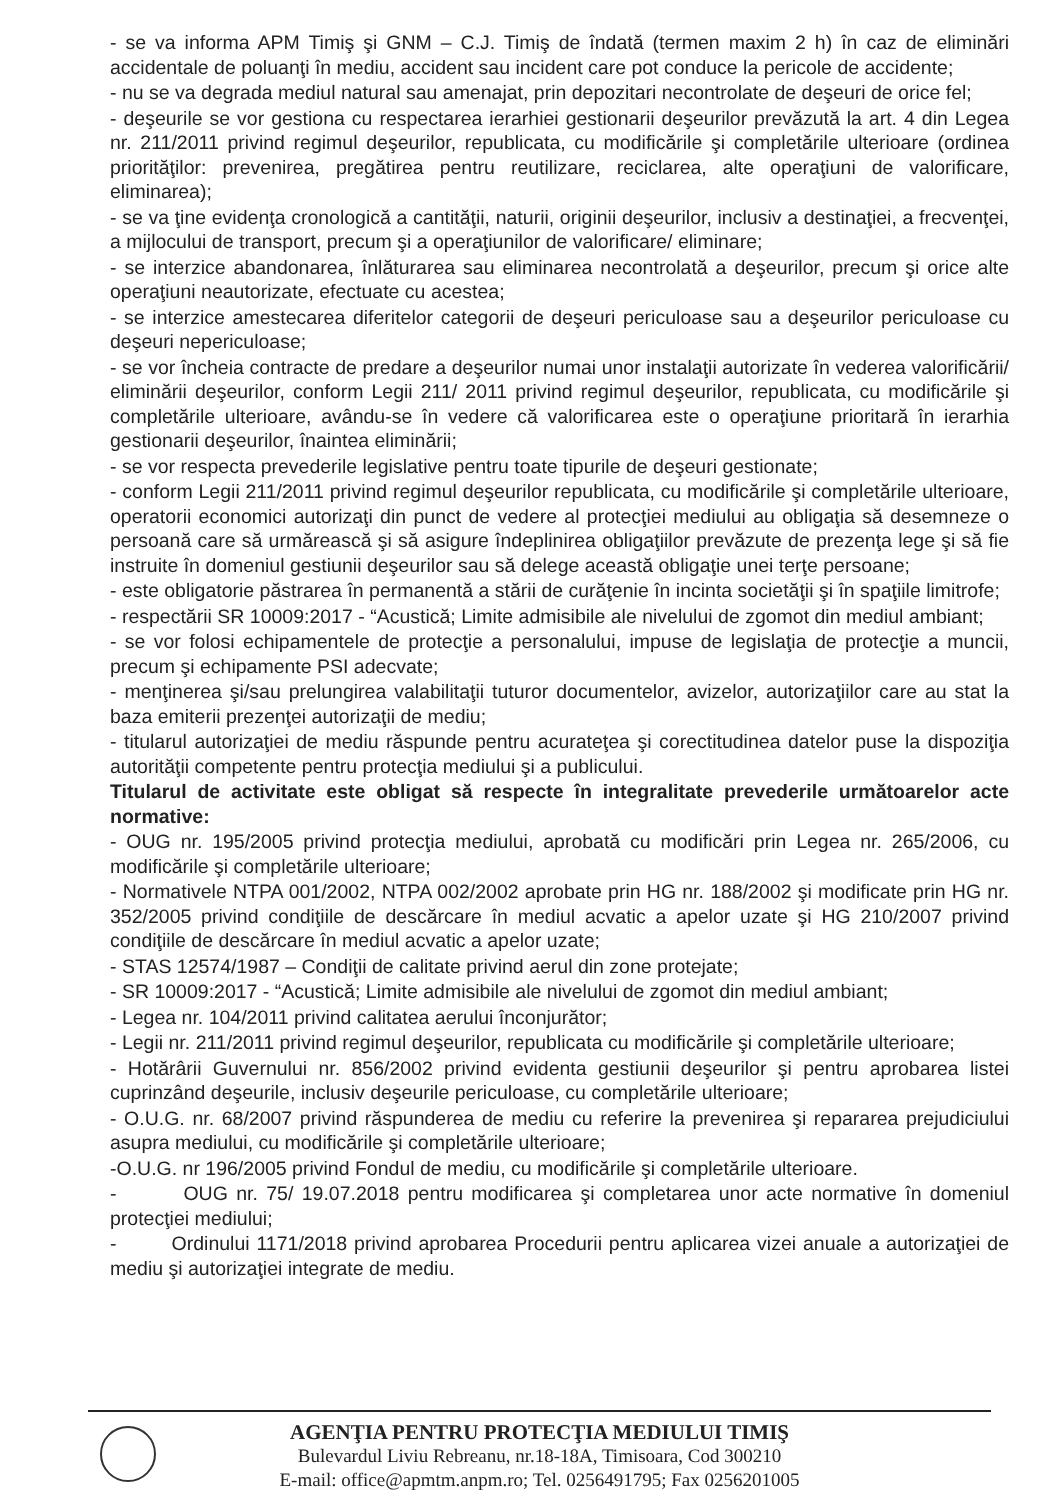- se va informa APM Timiş şi GNM – C.J. Timiş de îndată (termen maxim 2 h) în caz de eliminări accidentale de poluanţi în mediu, accident sau incident care pot conduce la pericole de accidente;
- nu se va degrada mediul natural sau amenajat, prin depozitari necontrolate de deşeuri de orice fel;
- deşeurile se vor gestiona cu respectarea ierarhiei gestionarii deşeurilor prevăzută la art. 4 din Legea nr. 211/2011 privind regimul deşeurilor, republicata, cu modificările şi completările ulterioare (ordinea priorităţilor: prevenirea, pregătirea pentru reutilizare, reciclarea, alte operaţiuni de valorificare, eliminarea);
- se va ţine evidenţa cronologică a cantităţii, naturii, originii deşeurilor, inclusiv a destinaţiei, a frecvenţei, a mijlocului de transport, precum şi a operaţiunilor de valorificare/ eliminare;
- se interzice abandonarea, înlăturarea sau eliminarea necontrolată a deşeurilor, precum şi orice alte operaţiuni neautorizate, efectuate cu acestea;
- se interzice amestecarea diferitelor categorii de deşeuri periculoase sau a deşeurilor periculoase cu deşeuri nepericuloase;
- se vor încheia contracte de predare a deşeurilor numai unor instalaţii autorizate în vederea valorificării/ eliminării deşeurilor, conform Legii 211/ 2011 privind regimul deşeurilor, republicata, cu modificările şi completările ulterioare, avându-se în vedere că valorificarea este o operaţiune prioritară în ierarhia gestionarii deşeurilor, înaintea eliminării;
- se vor respecta prevederile legislative pentru toate tipurile de deşeuri gestionate;
- conform Legii 211/2011 privind regimul deşeurilor republicata, cu modificările şi completările ulterioare, operatorii economici autorizaţi din punct de vedere al protecţiei mediului au obligaţia să desemneze o persoană care să urmărească şi să asigure îndeplinirea obligaţiilor prevăzute de prezenţa lege şi să fie instruite în domeniul gestiunii deşeurilor sau să delege această obligaţie unei terţe persoane;
- este obligatorie păstrarea în permanentă a stării de curăţenie în incinta societăţii şi în spaţiile limitrofe;
- respectării SR 10009:2017 - “Acustică; Limite admisibile ale nivelului de zgomot din mediul ambiant;
- se vor folosi echipamentele de protecţie a personalului, impuse de legislaţia de protecţie a muncii, precum şi echipamente PSI adecvate;
- menţinerea şi/sau prelungirea valabilitaţii tuturor documentelor, avizelor, autorizaţiilor care au stat la baza emiterii prezenţei autorizaţii de mediu;
- titularul autorizaţiei de mediu răspunde pentru acurateţea şi corectitudinea datelor puse la dispoziţia autorităţii competente pentru protecţia mediului şi a publicului.
Titularul de activitate este obligat să respecte în integralitate prevederile următoarelor acte normative:
- OUG nr. 195/2005 privind protecţia mediului, aprobată cu modificări prin Legea nr. 265/2006, cu modificările şi completările ulterioare;
- Normativele NTPA 001/2002, NTPA 002/2002 aprobate prin HG nr. 188/2002 şi modificate prin HG nr. 352/2005 privind condiţiile de descărcare în mediul acvatic a apelor uzate şi HG 210/2007 privind condiţiile de descărcare în mediul acvatic a apelor uzate;
- STAS 12574/1987 – Condiţii de calitate privind aerul din zone protejate;
- SR 10009:2017 - “Acustică; Limite admisibile ale nivelului de zgomot din mediul ambiant;
- Legea nr. 104/2011 privind calitatea aerului înconjurător;
- Legii nr. 211/2011 privind regimul deşeurilor, republicata cu modificările şi completările ulterioare;
- Hotărârii Guvernului nr. 856/2002 privind evidenta gestiunii deşeurilor şi pentru aprobarea listei cuprinzând deşeurile, inclusiv deşeurile periculoase, cu completările ulterioare;
- O.U.G. nr. 68/2007 privind răspunderea de mediu cu referire la prevenirea şi repararea prejudiciului asupra mediului, cu modificările şi completările ulterioare;
-O.U.G. nr 196/2005 privind Fondul de mediu, cu modificările şi completările ulterioare.
- OUG nr. 75/ 19.07.2018 pentru modificarea şi completarea unor acte normative în domeniul protecţiei mediului;
- Ordinului 1171/2018 privind aprobarea Procedurii pentru aplicarea vizei anuale a autorizaţiei de mediu şi autorizaţiei integrate de mediu.
AGENŢIA PENTRU PROTECŢIA MEDIULUI TIMIŞ
Bulevardul Liviu Rebreanu, nr.18-18A, Timisoara, Cod 300210
E-mail: office@apmtm.anpm.ro; Tel. 0256491795; Fax 0256201005